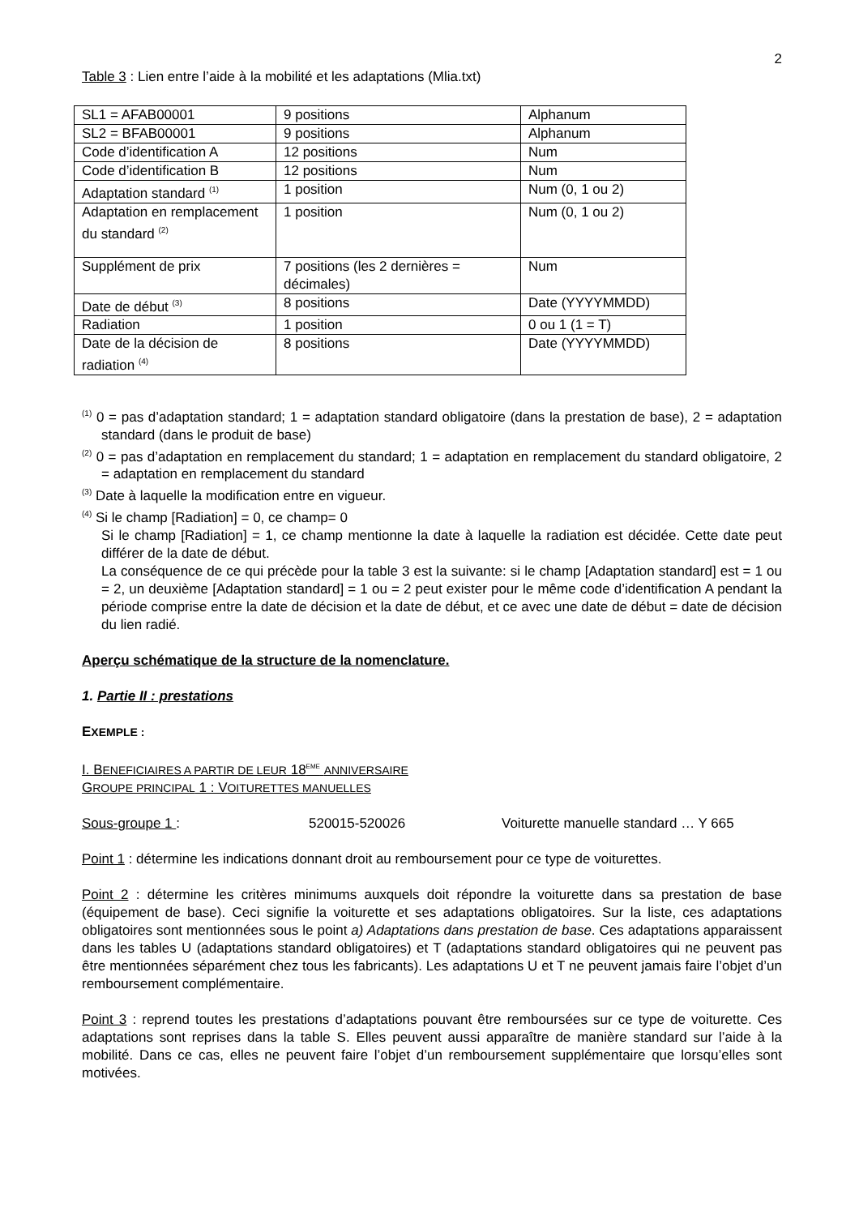2
Table 3 : Lien entre l’aide à la mobilité et les adaptations (Mlia.txt)
| SL1 = AFAB00001 | 9 positions | Alphanum |
| SL2 = BFAB00001 | 9 positions | Alphanum |
| Code d’identification A | 12 positions | Num |
| Code d’identification B | 12 positions | Num |
| Adaptation standard <sup>(1)</sup> | 1 position | Num (0, 1 ou 2) |
| Adaptation en remplacement du standard <sup>(2)</sup> | 1 position | Num (0, 1 ou 2) |
| Supplément de prix | 7 positions (les 2 dernières = décimales) | Num |
| Date de début <sup>(3)</sup> | 8 positions | Date (YYYYMMDD) |
| Radiation | 1 position | 0 ou 1 (1 = T) |
| Date de la décision de radiation <sup>(4)</sup> | 8 positions | Date (YYYYMMDD) |
<sup>(1)</sup> 0 = pas d’adaptation standard; 1 = adaptation standard obligatoire (dans la prestation de base), 2 = adaptation standard (dans le produit de base)
<sup>(2)</sup> 0 = pas d’adaptation en remplacement du standard; 1 = adaptation en remplacement du standard obligatoire, 2 = adaptation en remplacement du standard
<sup>(3)</sup> Date à laquelle la modification entre en vigueur.
<sup>(4)</sup> Si le champ [Radiation] = 0, ce champ= 0
Si le champ [Radiation] = 1, ce champ mentionne la date à laquelle la radiation est décidée. Cette date peut différer de la date de début.
La conséquence de ce qui précède pour la table 3 est la suivante: si le champ [Adaptation standard] est = 1 ou = 2, un deuxième [Adaptation standard] = 1 ou = 2 peut exister pour le même code d’identification A pendant la période comprise entre la date de décision et la date de début, et ce avec une date de début = date de décision du lien radié.
Aperçu schématique de la structure de la nomenclature.
1. Partie II : prestations
EXEMPLE :
I. BENEFICIAIRES A PARTIR DE LEUR 18<sup>EME</sup> ANNIVERSAIRE
GROUPE PRINCIPAL 1 : VOITURETTES MANUELLES
Sous-groupe 1 : 520015-520026 Voiturette manuelle standard … Y 665
Point 1 : détermine les indications donnant droit au remboursement pour ce type de voiturettes.
Point 2 : détermine les critères minimums auxquels doit répondre la voiturette dans sa prestation de base (équipement de base). Ceci signifie la voiturette et ses adaptations obligatoires. Sur la liste, ces adaptations obligatoires sont mentionnées sous le point a) Adaptations dans prestation de base. Ces adaptations apparaissent dans les tables U (adaptations standard obligatoires) et T (adaptations standard obligatoires qui ne peuvent pas être mentionnées séparément chez tous les fabricants). Les adaptations U et T ne peuvent jamais faire l’objet d’un remboursement complémentaire.
Point 3 : reprend toutes les prestations d’adaptations pouvant être remboursées sur ce type de voiturette. Ces adaptations sont reprises dans la table S. Elles peuvent aussi apparaître de manière standard sur l’aide à la mobilité. Dans ce cas, elles ne peuvent faire l’objet d’un remboursement supplémentaire que lorsqu’elles sont motivées.